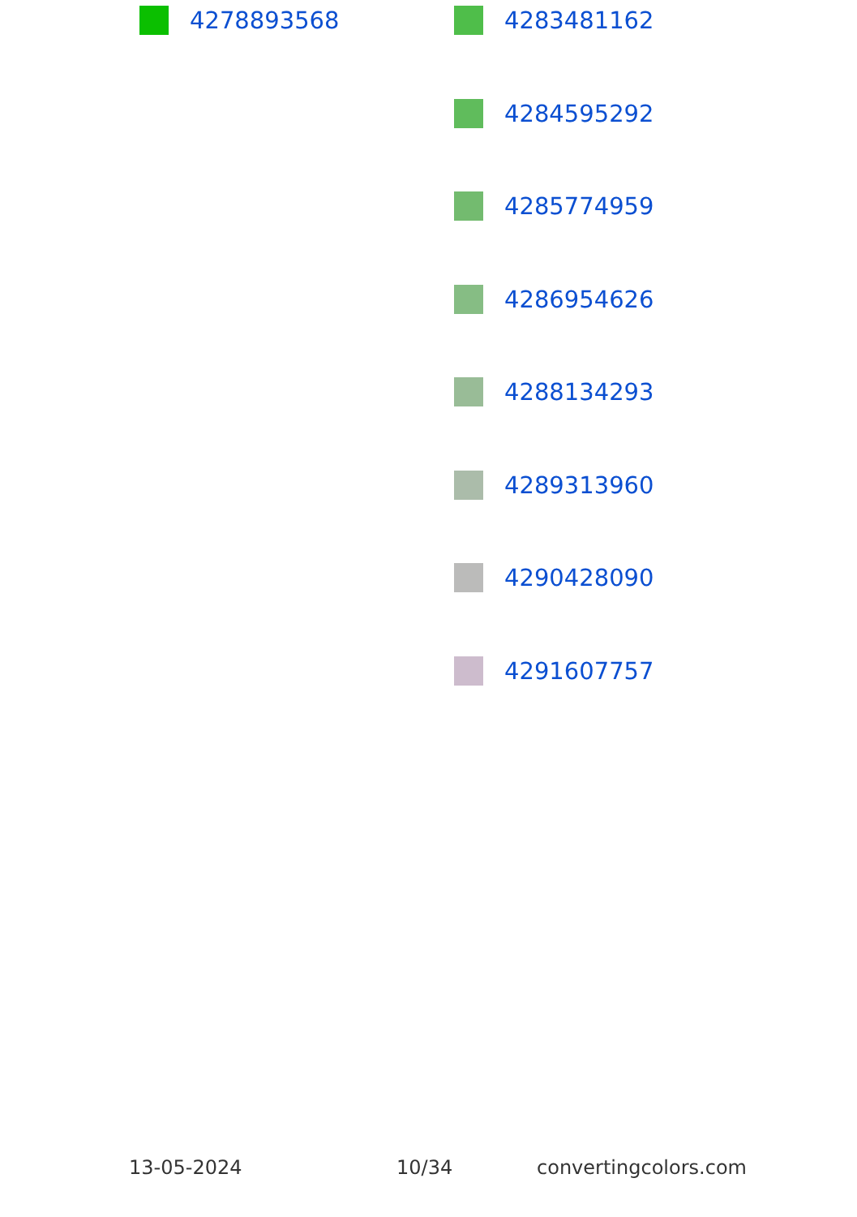4278893568
4283481162
4284595292
4285774959
4286954626
4288134293
4289313960
4290428090
4291607757
13-05-2024 10/34 convertingcolors.com